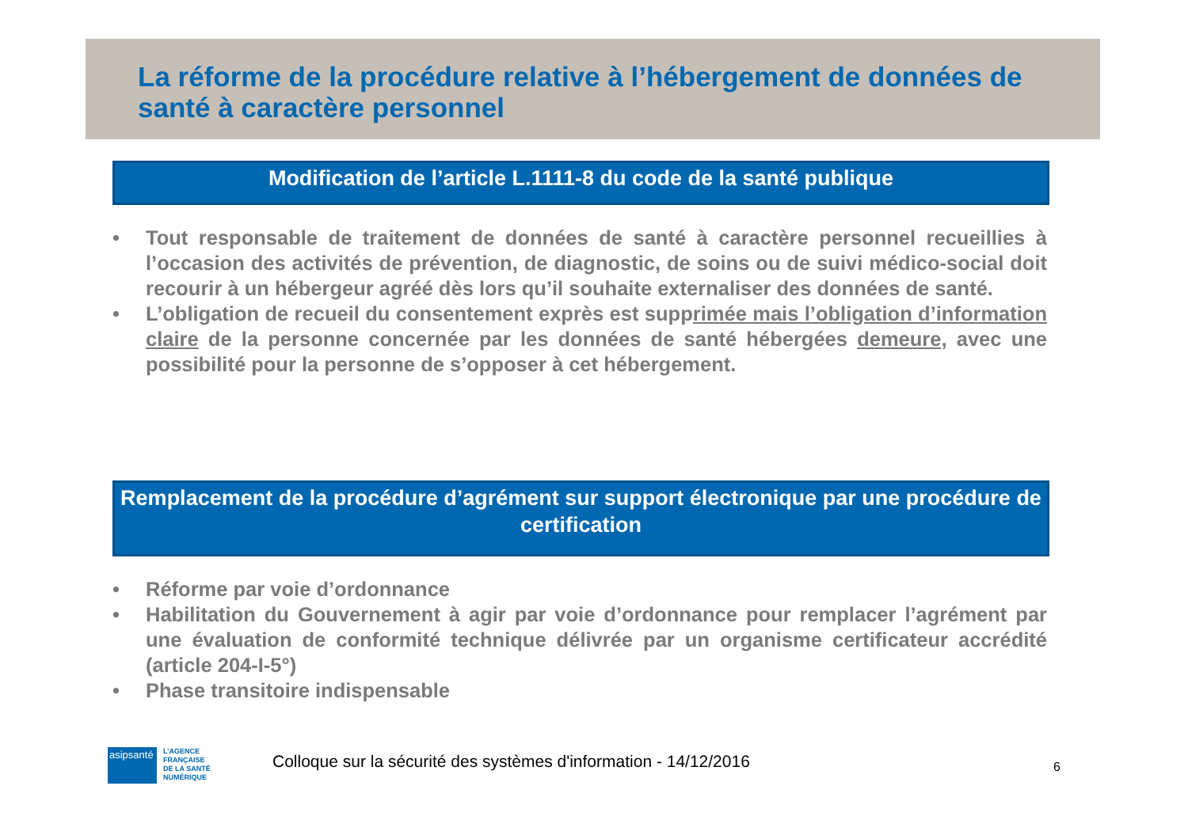La réforme de la procédure relative à l’hébergement de données de santé à caractère personnel
Modification de l’article L.1111-8 du code de la santé publique
• Tout responsable de traitement de données de santé à caractère personnel recueillies à l’occasion des activités de prévention, de diagnostic, de soins ou de suivi médico-social doit recourir à un hébergeur agréé dès lors qu’il souhaite externaliser des données de santé.
• L’obligation de recueil du consentement exprès est supprimée mais l’obligation d’information claire de la personne concernée par les données de santé hébergées demeure, avec une possibilité pour la personne de s’opposer à cet hébergement.
Remplacement de la procédure d’agrément sur support électronique par une procédure de certification
• Réforme par voie d’ordonnance
• Habilitation du Gouvernement à agir par voie d’ordonnance pour remplacer l’agrément par une évaluation de conformité technique délivrée par un organisme certificateur accrédité (article 204-I-5°)
• Phase transitoire indispensable
asipsanté
L’AGENCE
FRANÇAISE
DE LA SANTÉ
NUMÉRIQUE
Colloque sur la sécurité des systèmes d'information - 14/12/2016
6